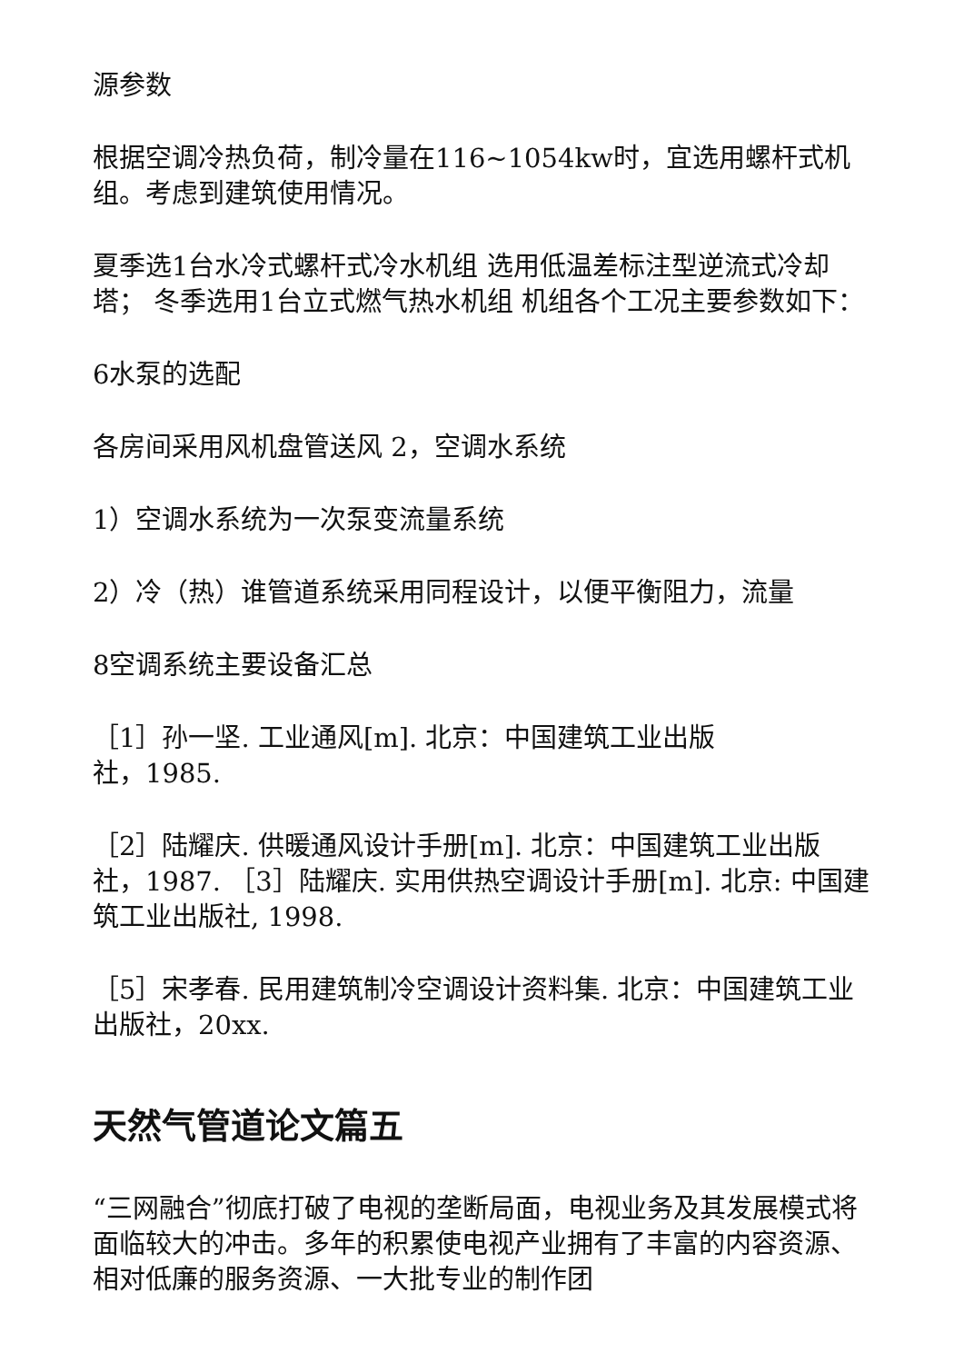源参数
根据空调冷热负荷，制冷量在116~1054kw时，宜选用螺杆式机组。考虑到建筑使用情况。
夏季选1台水冷式螺杆式冷水机组 选用低温差标注型逆流式冷却塔； 冬季选用1台立式燃气热水机组 机组各个工况主要参数如下：
6水泵的选配
各房间采用风机盘管送风 2，空调水系统
1）空调水系统为一次泵变流量系统
2）冷（热）谁管道系统采用同程设计，以便平衡阻力，流量
8空调系统主要设备汇总
［1］孙一坚. 工业通风[m]. 北京：中国建筑工业出版
社，1985.
［2］陆耀庆. 供暖通风设计手册[m]. 北京：中国建筑工业出版社，1987. ［3］陆耀庆. 实用供热空调设计手册[m]. 北京: 中国建筑工业出版社, 1998.
［5］宋孝春. 民用建筑制冷空调设计资料集. 北京：中国建筑工业出版社，20xx.
天然气管道论文篇五
“三网融合”彻底打破了电视的垄断局面，电视业务及其发展模式将面临较大的冲击。多年的积累使电视产业拥有了丰富的内容资源、相对低廉的服务资源、一大批专业的制作团